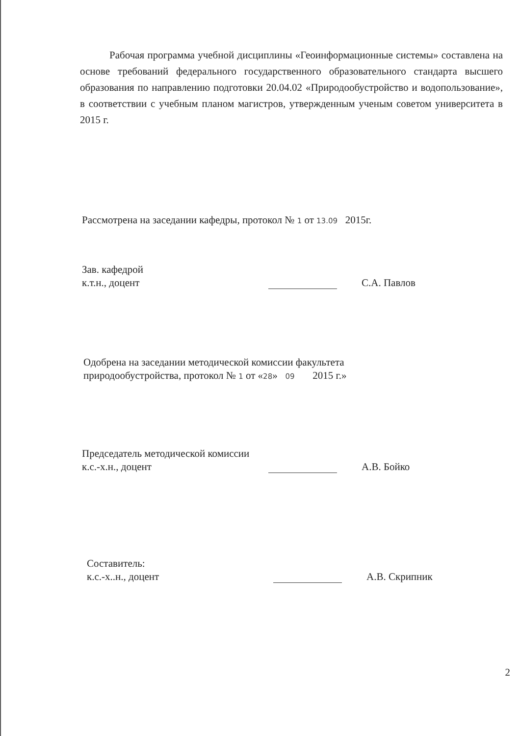Рабочая программа учебной дисциплины «Геоинформационные системы» составлена на основе требований федерального государственного образовательного стандарта высшего образования по направлению подготовки 20.04.02 «Природообустройство и водопользование», в соответствии с учебным планом магистров, утвержденным ученым советом университета в 2015 г.
Рассмотрена на заседании кафедры, протокол № 1 от 13.09 2015г.
Зав. кафедрой
к.т.н., доцент
С.А. Павлов
Одобрена на заседании методической комиссии факультета
природообустройства, протокол № 1 от «28» 09 2015 г.»
Председатель методической комиссии
к.с.-х.н., доцент
А.В. Бойко
Составитель:
к.с.-х..н., доцент
А.В. Скрипник
2